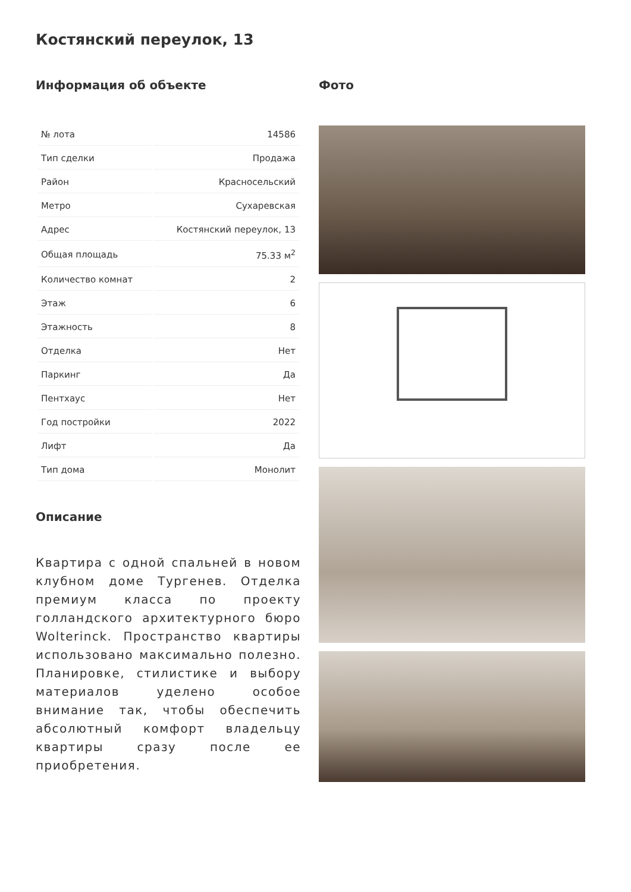Костянский переулок, 13
Информация об объекте
| № лота | 14586 |
| Тип сделки | Продажа |
| Район | Красносельский |
| Метро | Сухаревская |
| Адрес | Костянский переулок, 13 |
| Общая площадь | 75.33 м<sup>2</sup> |
| Количество комнат | 2 |
| Этаж | 6 |
| Этажность | 8 |
| Отделка | Нет |
| Паркинг | Да |
| Пентхаус | Нет |
| Год постройки | 2022 |
| Лифт | Да |
| Тип дома | Монолит |
Описание
Квартира с одной спальней в новом клубном доме Тургенев. Отделка премиум класса по проекту голландского архитектурного бюро Wolterinck. Пространство квартиры использовано максимально полезно. Планировке, стилистике и выбору материалов уделено особое внимание так, чтобы обеспечить абсолютный комфорт владельцу квартиры сразу после ее приобретения.
Фото